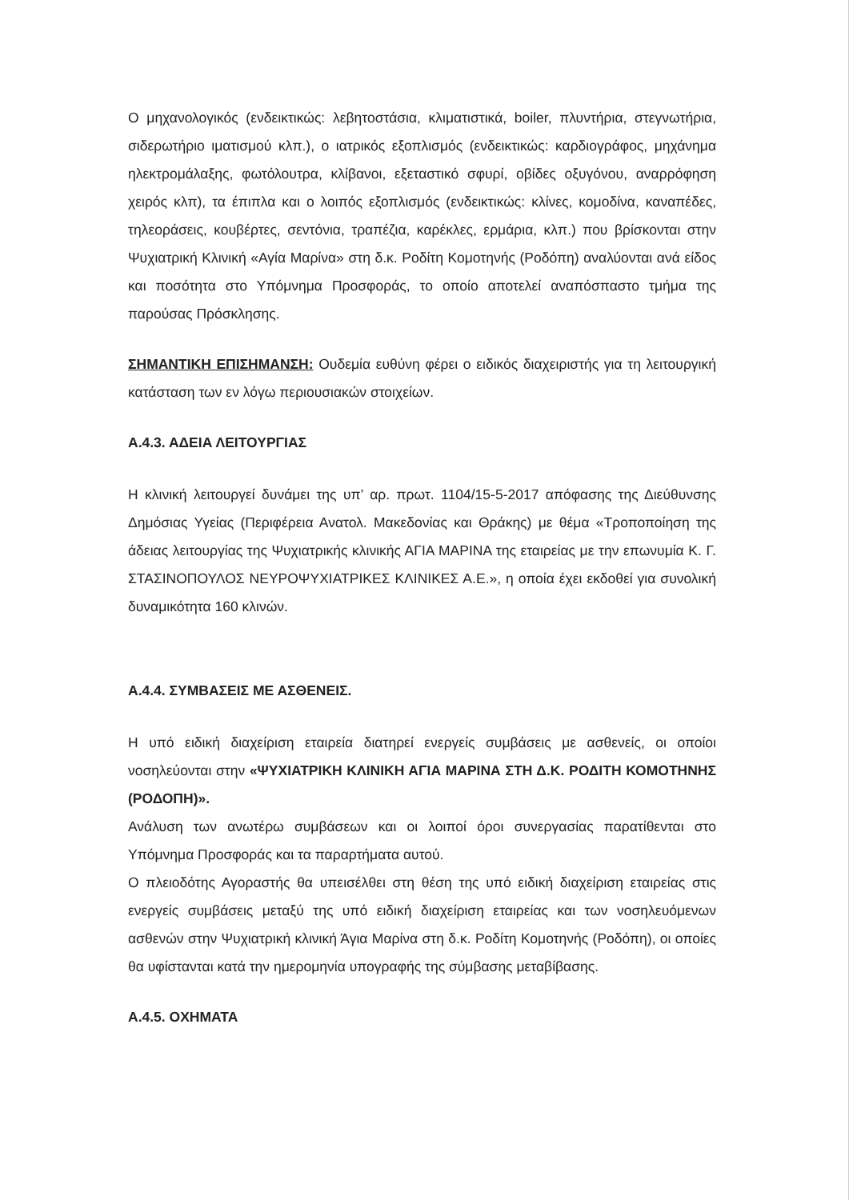Ο μηχανολογικός (ενδεικτικώς: λεβητοστάσια, κλιματιστικά, boiler, πλυντήρια, στεγνωτήρια, σιδερωτήριο ιματισμού κλπ.), ο ιατρικός εξοπλισμός (ενδεικτικώς: καρδιογράφος, μηχάνημα ηλεκτρομάλαξης, φωτόλουτρα, κλίβανοι, εξεταστικό σφυρί, οβίδες οξυγόνου, αναρρόφηση χειρός κλπ), τα έπιπλα και ο λοιπός εξοπλισμός (ενδεικτικώς: κλίνες, κομοδίνα, καναπέδες, τηλεοράσεις, κουβέρτες, σεντόνια, τραπέζια, καρέκλες, ερμάρια, κλπ.) που βρίσκονται στην Ψυχιατρική Κλινική «Αγία Μαρίνα» στη δ.κ. Ροδίτη Κομοτηνής (Ροδόπη) αναλύονται ανά είδος και ποσότητα στο Υπόμνημα Προσφοράς, το οποίο αποτελεί αναπόσπαστο τμήμα της παρούσας Πρόσκλησης.
ΣΗΜΑΝΤΙΚΗ ΕΠΙΣΗΜΑΝΣΗ: Ουδεμία ευθύνη φέρει ο ειδικός διαχειριστής για τη λειτουργική κατάσταση των εν λόγω περιουσιακών στοιχείων.
Α.4.3. ΑΔΕΙΑ ΛΕΙΤΟΥΡΓΙΑΣ
Η κλινική λειτουργεί δυνάμει της υπ’ αρ. πρωτ. 1104/15-5-2017 απόφασης της Διεύθυνσης Δημόσιας Υγείας (Περιφέρεια Ανατολ. Μακεδονίας και Θράκης) με θέμα «Τροποποίηση της άδειας λειτουργίας της Ψυχιατρικής κλινικής ΑΓΙΑ ΜΑΡΙΝΑ της εταιρείας με την επωνυμία Κ. Γ. ΣΤΑΣΙΝΟΠΟΥΛΟΣ ΝΕΥΡΟΨΥΧΙΑΤΡΙΚΕΣ ΚΛΙΝΙΚΕΣ Α.Ε.», η οποία έχει εκδοθεί για συνολική δυναμικότητα 160 κλινών.
Α.4.4. ΣΥΜΒΑΣΕΙΣ ΜΕ ΑΣΘΕΝΕΙΣ.
Η υπό ειδική διαχείριση εταιρεία διατηρεί ενεργείς συμβάσεις με ασθενείς, οι οποίοι νοσηλεύονται στην «ΨΥΧΙΑΤΡΙΚΗ ΚΛΙΝΙΚΗ ΑΓΙΑ ΜΑΡΙΝΑ ΣΤΗ Δ.Κ. ΡΟΔΙΤΗ ΚΟΜΟΤΗΝΗΣ (ΡΟΔΟΠΗ)».
Ανάλυση των ανωτέρω συμβάσεων και οι λοιποί όροι συνεργασίας παρατίθενται στο Υπόμνημα Προσφοράς και τα παραρτήματα αυτού.
Ο πλειοδότης Αγοραστής θα υπεισέλθει στη θέση της υπό ειδική διαχείριση εταιρείας στις ενεργείς συμβάσεις μεταξύ της υπό ειδική διαχείριση εταιρείας και των νοσηλευόμενων ασθενών στην Ψυχιατρική κλινική Άγια Μαρίνα στη δ.κ. Ροδίτη Κομοτηνής (Ροδόπη), οι οποίες θα υφίστανται κατά την ημερομηνία υπογραφής της σύμβασης μεταβίβασης.
Α.4.5. ΟΧΗΜΑΤΑ